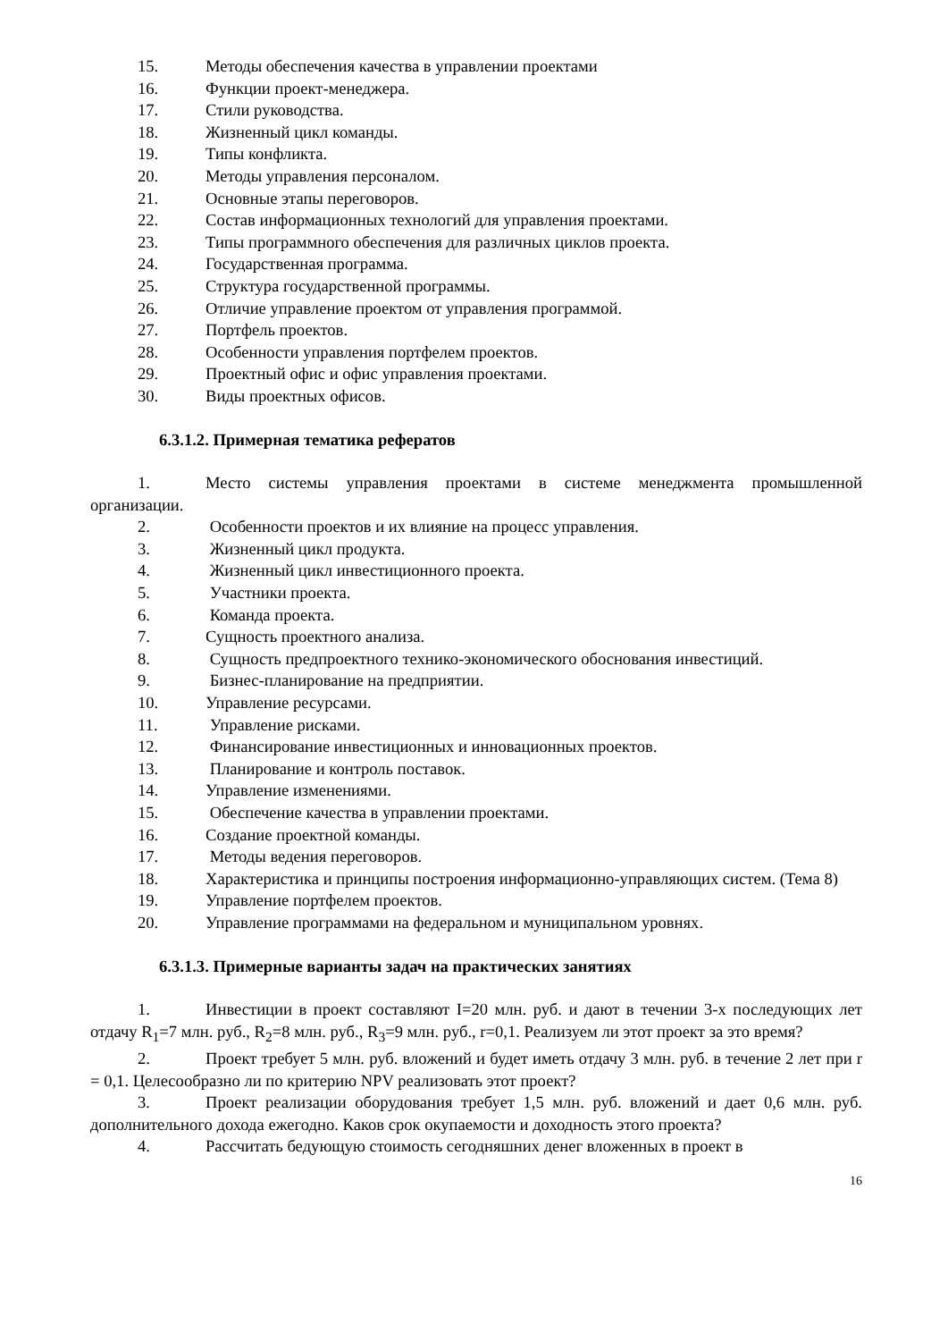15. Методы обеспечения качества в управлении проектами
16. Функции проект-менеджера.
17. Стили руководства.
18. Жизненный цикл команды.
19. Типы конфликта.
20. Методы управления персоналом.
21. Основные этапы переговоров.
22. Состав информационных технологий для управления проектами.
23. Типы программного обеспечения для различных циклов проекта.
24. Государственная программа.
25. Структура государственной программы.
26. Отличие управление проектом от управления программой.
27. Портфель проектов.
28. Особенности управления портфелем проектов.
29. Проектный офис и офис управления проектами.
30. Виды проектных офисов.
6.3.1.2. Примерная тематика рефератов
1. Место системы управления проектами в системе менеджмента промышленной организации.
2. Особенности проектов и их влияние на процесс управления.
3. Жизненный цикл продукта.
4. Жизненный цикл инвестиционного проекта.
5. Участники проекта.
6. Команда проекта.
7. Сущность проектного анализа.
8. Сущность предпроектного технико-экономического обоснования инвестиций.
9. Бизнес-планирование на предприятии.
10. Управление ресурсами.
11. Управление рисками.
12. Финансирование инвестиционных и инновационных проектов.
13. Планирование и контроль поставок.
14. Управление изменениями.
15. Обеспечение качества в управлении проектами.
16. Создание проектной команды.
17. Методы ведения переговоров.
18. Характеристика и принципы построения информационно-управляющих систем. (Тема 8)
19. Управление портфелем проектов.
20. Управление программами на федеральном и муниципальном уровнях.
6.3.1.3. Примерные варианты задач на практических занятиях
1. Инвестиции в проект составляют I=20 млн. руб. и дают в течении 3-х последующих лет отдачу R<sub>1</sub>=7 млн. руб., R<sub>2</sub>=8 млн. руб., R<sub>3</sub>=9 млн. руб., r=0,1. Реализуем ли этот проект за это время?
2. Проект требует 5 млн. руб. вложений и будет иметь отдачу 3 млн. руб. в течение 2 лет при r = 0,1. Целесообразно ли по критерию NPV реализовать этот проект?
3. Проект реализации оборудования требует 1,5 млн. руб. вложений и дает 0,6 млн. руб. дополнительного дохода ежегодно. Каков срок окупаемости и доходность этого проекта?
4. Рассчитать бедующую стоимость сегодняшних денег вложенных в проект в
16